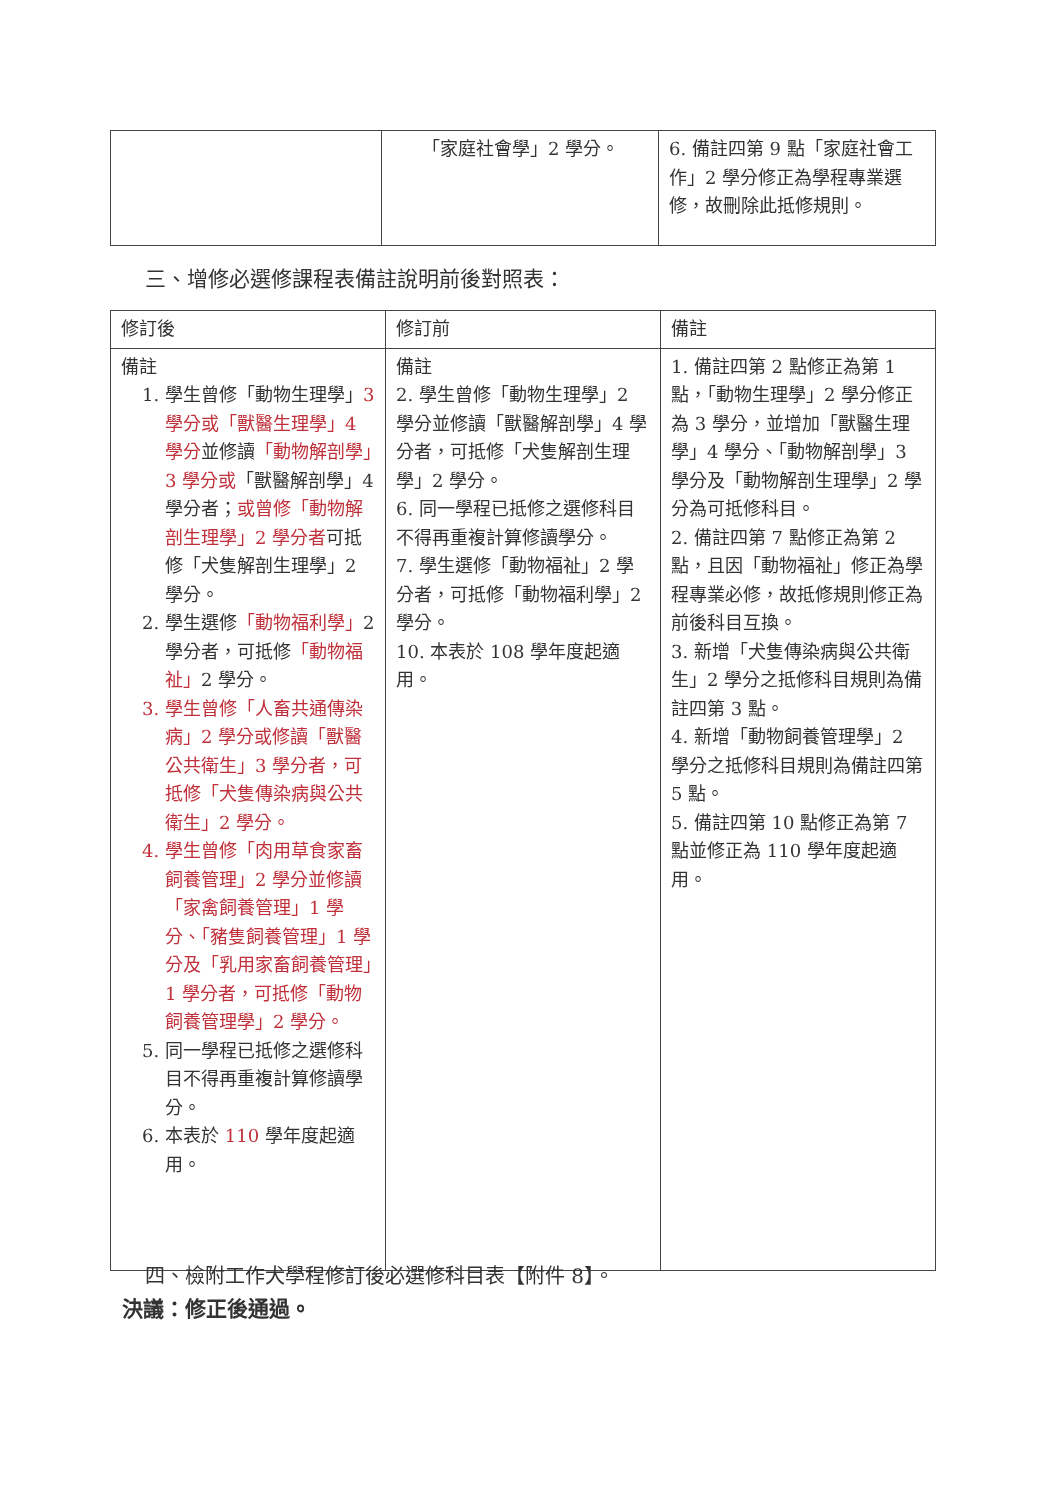| | 「家庭社會學」2 學分。 | 6. 備註四第 9 點「家庭社會工作」2 學分修正為學程專業選修，故刪除此抵修規則。 |
三、增修必選修課程表備註說明前後對照表：
| 修訂後 | 修訂前 | 備註 |
| --- | --- | --- |
| 備註 1. 學生曾修「動物生理學」 3 學分或「獸醫生理學」4 學分 並修讀 「動物解剖學」3 學分或 「獸醫解剖學」4 學分者； 或曾修「動物解剖生理學」2 學分者 可抵修「犬隻解剖生理學」2 學分。 2. 學生選修 「動物福利學」 2 學分者，可抵修 「動物福祉」 2 學分。 3. 學生曾修「人畜共通傳染病」2 學分或修讀「獸醫公共衛生」3 學分者，可抵修「犬隻傳染病與公共衛生」2 學分。 4. 學生曾修「肉用草食家畜飼養管理」2 學分並修讀「家禽飼養管理」1 學分、「豬隻飼養管理」1 學分及「乳用家畜飼養管理」1 學分者，可抵修「動物飼養管理學」2 學分。 5. 同一學程已抵修之選修科目不得再重複計算修讀學分。 6. 本表於 110 學年度起適用。 | 備註 2. 學生曾修「動物生理學」2 學分並修讀「獸醫解剖學」4 學分者，可抵修「犬隻解剖生理學」2 學分。 6. 同一學程已抵修之選修科目不得再重複計算修讀學分。 7. 學生選修「動物福祉」2 學分者，可抵修「動物福利學」2 學分。 10. 本表於 108 學年度起適用。 | 1. 備註四第 2 點修正為第 1 點，「動物生理學」2 學分修正為 3 學分，並增加「獸醫生理學」4 學分、「動物解剖學」3 學分及「動物解剖生理學」2 學分為可抵修科目。 2. 備註四第 7 點修正為第 2 點，且因「動物福祉」修正為學程專業必修，故抵修規則修正為前後科目互換。 3. 新增「犬隻傳染病與公共衛生」2 學分之抵修科目規則為備註四第 3 點。 4. 新增「動物飼養管理學」2 學分之抵修科目規則為備註四第 5 點。 5. 備註四第 10 點修正為第 7 點並修正為 110 學年度起適用。 |
四、檢附工作犬學程修訂後必選修科目表【附件 8】。
決議：修正後通過。